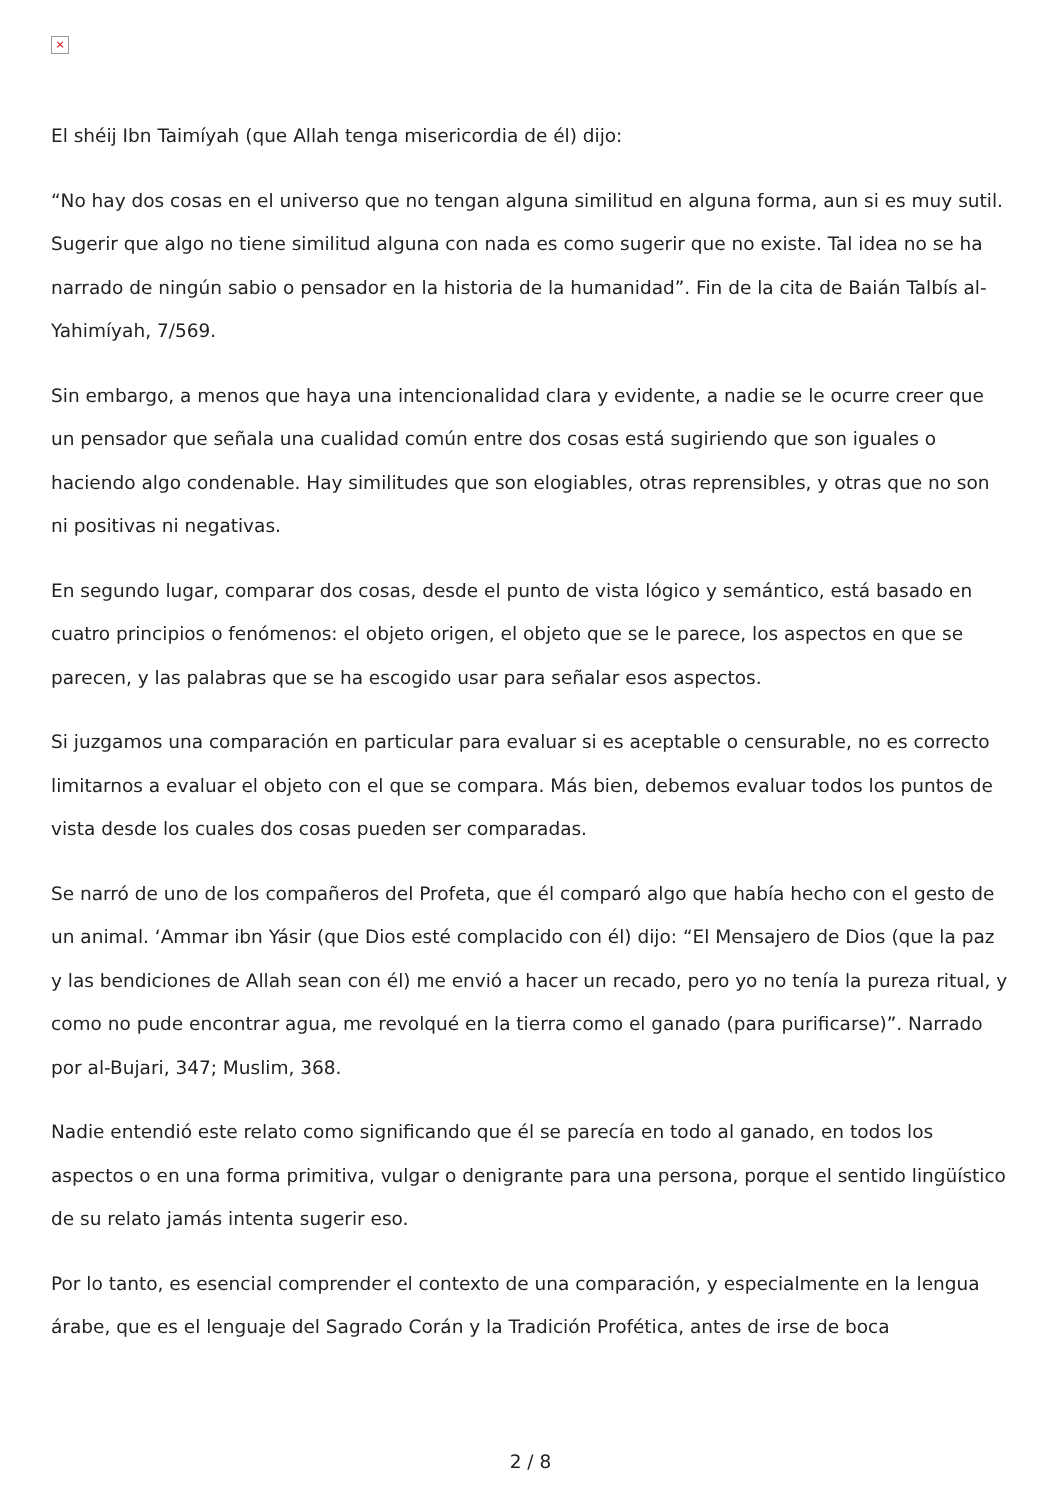×
El shéij Ibn Taimíyah (que Allah tenga misericordia de él) dijo:
“No hay dos cosas en el universo que no tengan alguna similitud en alguna forma, aun si es muy sutil. Sugerir que algo no tiene similitud alguna con nada es como sugerir que no existe. Tal idea no se ha narrado de ningún sabio o pensador en la historia de la humanidad”. Fin de la cita de Baián Talbís al-Yahimíyah, 7/569.
Sin embargo, a menos que haya una intencionalidad clara y evidente, a nadie se le ocurre creer que un pensador que señala una cualidad común entre dos cosas está sugiriendo que son iguales o haciendo algo condenable. Hay similitudes que son elogiables, otras reprensibles, y otras que no son ni positivas ni negativas.
En segundo lugar, comparar dos cosas, desde el punto de vista lógico y semántico, está basado en cuatro principios o fenómenos: el objeto origen, el objeto que se le parece, los aspectos en que se parecen, y las palabras que se ha escogido usar para señalar esos aspectos.
Si juzgamos una comparación en particular para evaluar si es aceptable o censurable, no es correcto limitarnos a evaluar el objeto con el que se compara. Más bien, debemos evaluar todos los puntos de vista desde los cuales dos cosas pueden ser comparadas.
Se narró de uno de los compañeros del Profeta, que él comparó algo que había hecho con el gesto de un animal. ‘Ammar ibn Yásir (que Dios esté complacido con él) dijo: “El Mensajero de Dios (que la paz y las bendiciones de Allah sean con él) me envió a hacer un recado, pero yo no tenía la pureza ritual, y como no pude encontrar agua, me revolqué en la tierra como el ganado (para purificarse)”. Narrado por al-Bujari, 347; Muslim, 368.
Nadie entendió este relato como significando que él se parecía en todo al ganado, en todos los aspectos o en una forma primitiva, vulgar o denigrante para una persona, porque el sentido lingüístico de su relato jamás intenta sugerir eso.
Por lo tanto, es esencial comprender el contexto de una comparación, y especialmente en la lengua árabe, que es el lenguaje del Sagrado Corán y la Tradición Profética, antes de irse de boca
2 / 8